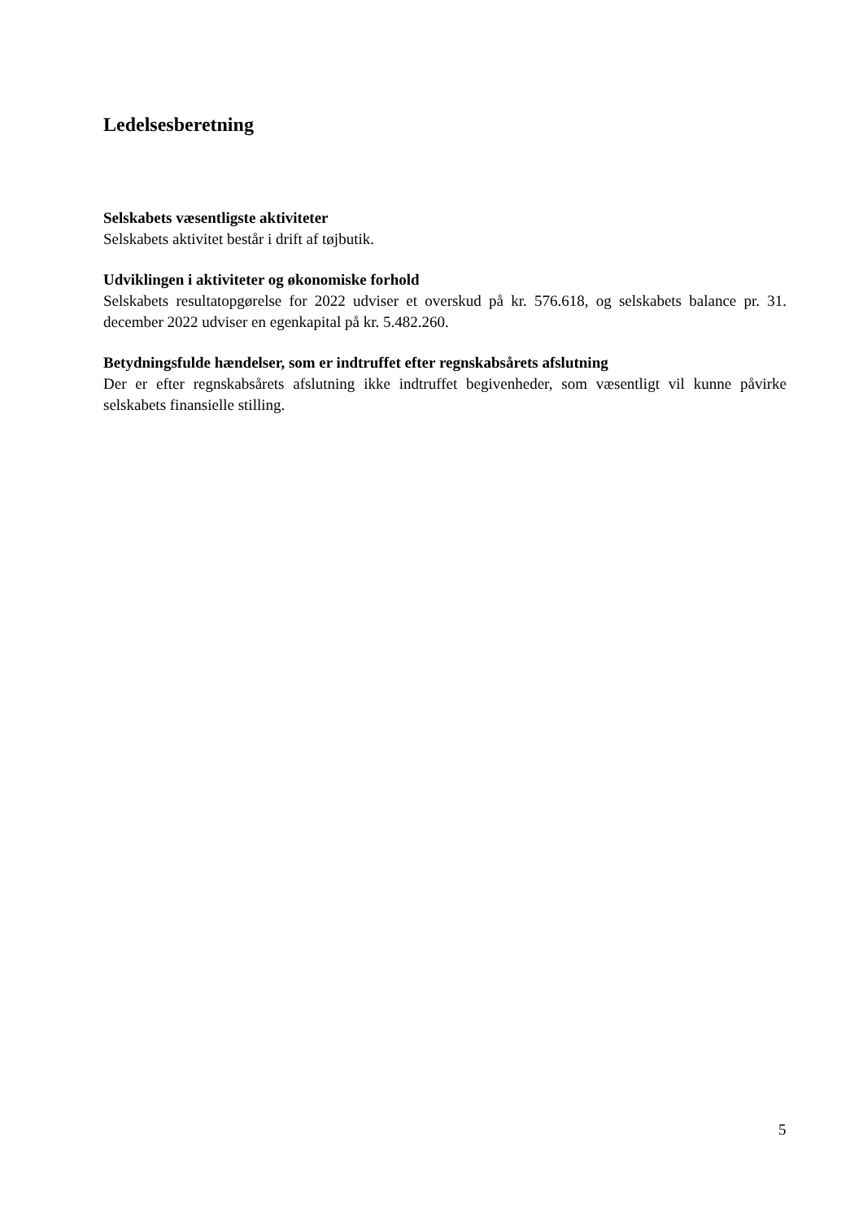Ledelsesberetning
Selskabets væsentligste aktiviteter
Selskabets aktivitet består i drift af tøjbutik.
Udviklingen i aktiviteter og økonomiske forhold
Selskabets resultatopgørelse for 2022 udviser et overskud på kr. 576.618, og selskabets balance pr. 31. december 2022 udviser en egenkapital på kr. 5.482.260.
Betydningsfulde hændelser, som er indtruffet efter regnskabsårets afslutning
Der er efter regnskabsårets afslutning ikke indtruffet begivenheder, som væsentligt vil kunne påvirke selskabets finansielle stilling.
5